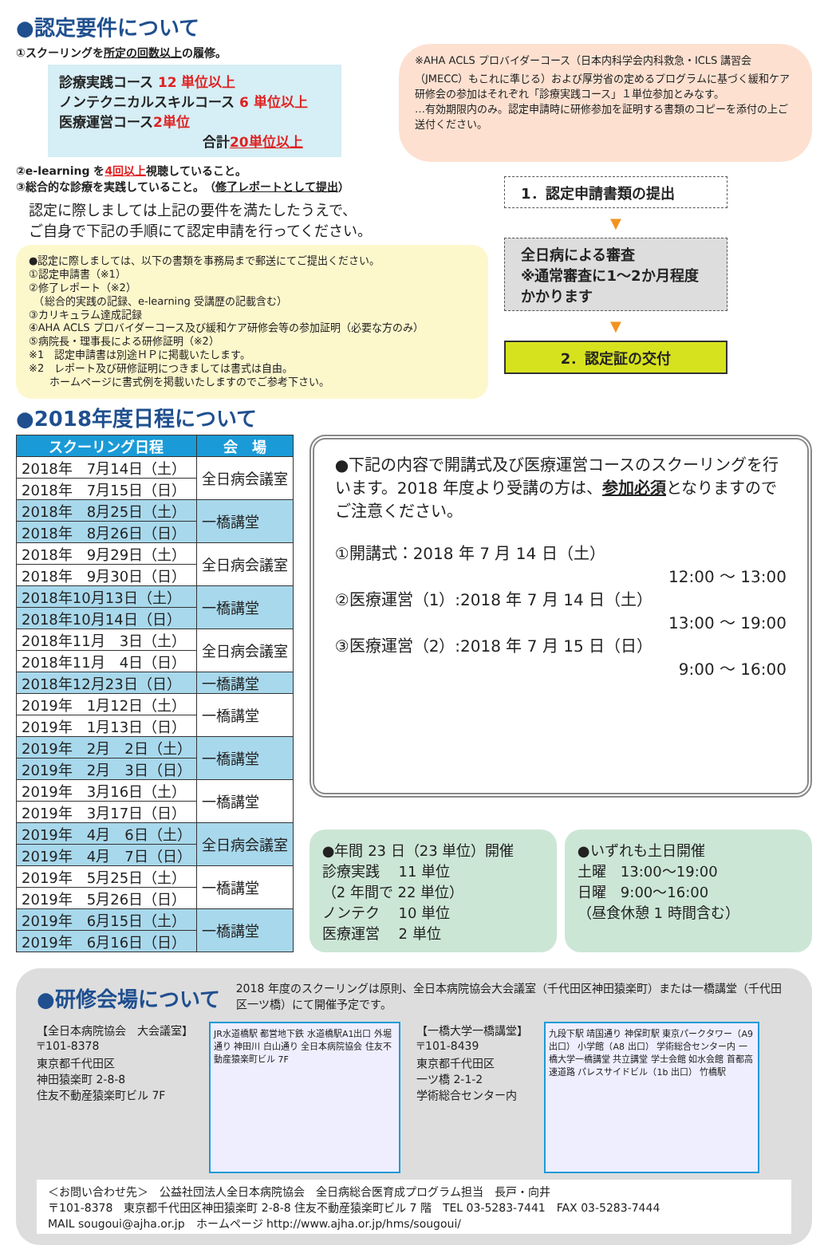●認定要件について
①スクーリングを所定の回数以上の履修。
診療実践コース 12 単位以上
ノンテクニカルスキルコース 6 単位以上
医療運営コース2単位
合計20単位以上
※AHA ACLS プロバイダーコース（日本内科学会内科救急・ICLS 講習会（JMECC）もこれに準じる）および厚労省の定めるプログラムに基づく緩和ケア研修会の参加はそれぞれ「診療実践コース」１単位参加とみなす。
…有効期限内のみ。認定申請時に研修参加を証明する書類のコピーを添付の上ご送付ください。
②e-learning を4回以上視聴していること。
③総合的な診療を実践していること。　（修了レポートとして提出）
認定に際しましては上記の要件を満たしたうえで、
ご自身で下記の手順にて認定申請を行ってください。
●認定に際しましては、以下の書類を事務局まで郵送にてご提出ください。
①認定申請書（※1）
②修了レポート（※2）
　（総合的実践の記録、e-learning 受講歴の記載含む）
③カリキュラム達成記録
④AHA ACLS プロバイダーコース及び緩和ケア研修会等の参加証明（必要な方のみ）
⑤病院長・理事長による研修証明（※2）
※1　認定申請書は別途ＨＰに掲載いたします。
※2　レポート及び研修証明につきましては書式は自由。
　　ホームページに書式例を掲載いたしますのでご参考下さい。
1．認定申請書類の提出
▼
全日病による審査
※通常審査に1〜2か月程度
かかります
▼
2．認定証の交付
●2018年度日程について
| スクーリング日程 | 会 場 |
| --- | --- |
| 2018年 7月14日（土） | 全日病会議室 |
| 2018年 7月15日（日） | |
| 2018年 8月25日（土） | 一橋講堂 |
| 2018年 8月26日（日） | |
| 2018年 9月29日（土） | 全日病会議室 |
| 2018年 9月30日（日） | |
| 2018年10月13日（土） | 一橋講堂 |
| 2018年10月14日（日） | |
| 2018年11月 3日（土） | 全日病会議室 |
| 2018年11月 4日（日） | |
| 2018年12月23日（日） | 一橋講堂 |
| 2019年 1月12日（土） | 一橋講堂 |
| 2019年 1月13日（日） | |
| 2019年 2月 2日（土） | 一橋講堂 |
| 2019年 2月 3日（日） | |
| 2019年 3月16日（土） | 一橋講堂 |
| 2019年 3月17日（日） | |
| 2019年 4月 6日（土） | 全日病会議室 |
| 2019年 4月 7日（日） | |
| 2019年 5月25日（土） | 一橋講堂 |
| 2019年 5月26日（日） | |
| 2019年 6月15日（土） | 一橋講堂 |
| 2019年 6月16日（日） | |
●下記の内容で開講式及び医療運営コースのスクーリングを行います。2018 年度より受講の方は、参加必須となりますのでご注意ください。
①開講式：2018 年 7 月 14 日（土）
12:00 ～ 13:00
②医療運営（1）:2018 年 7 月 14 日（土）
13:00 ～ 19:00
③医療運営（2）:2018 年 7 月 15 日（日）
9:00 ～ 16:00
●年間 23 日（23 単位）開催
診療実践　 11 単位
（2 年間で 22 単位）
ノンテク　 10 単位
医療運営　 2 単位
●いずれも土日開催
土曜　13:00〜19:00
日曜　9:00〜16:00
（昼食休憩 1 時間含む）
●研修会場について
2018 年度のスクーリングは原則、全日本病院協会大会議室（千代田区神田猿楽町）または一橋講堂（千代田区一ツ橋）にて開催予定です。
【全日本病院協会　大会議室】
〒101-8378
東京都千代田区
神田猿楽町 2-8-8
住友不動産猿楽町ビル 7F
JR水道橋駅 都営地下鉄 水道橋駅A1出口 外堀通り 神田川 白山通り 全日本病院協会 住友不動産猿楽町ビル 7F
【一橋大学一橋講堂】
〒101-8439
東京都千代田区
一ツ橋 2-1-2
学術総合センター内
九段下駅 靖国通り 神保町駅 東京パークタワー（A9 出口） 小学館（A8 出口） 学術総合センター内 一橋大学一橋講堂 共立講堂 学士会館 如水会館 首都高速道路 パレスサイドビル（1b 出口） 竹橋駅
＜お問い合わせ先＞　公益社団法人全日本病院協会　全日病総合医育成プログラム担当　長戸・向井
〒101-8378　東京都千代田区神田猿楽町 2-8-8 住友不動産猿楽町ビル 7 階　TEL 03-5283-7441　FAX 03-5283-7444
MAIL sougoui@ajha.or.jp　ホームページ http://www.ajha.or.jp/hms/sougoui/